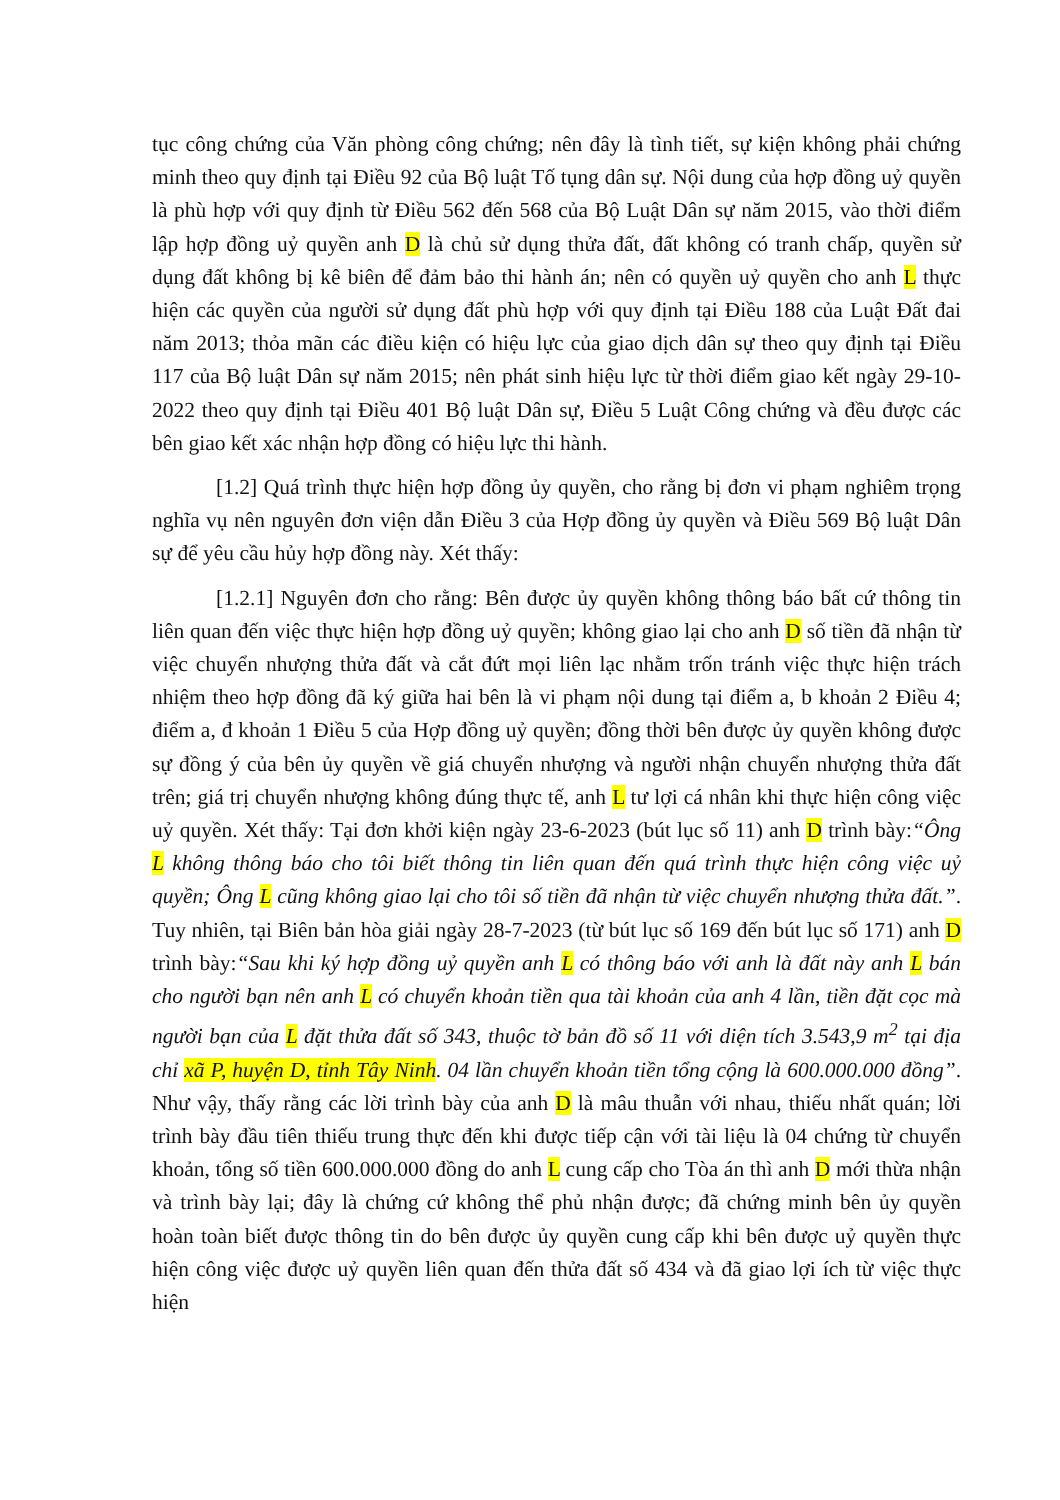tục công chứng của Văn phòng công chứng; nên đây là tình tiết, sự kiện không phải chứng minh theo quy định tại Điều 92 của Bộ luật Tố tụng dân sự. Nội dung của hợp đồng uỷ quyền là phù hợp với quy định từ Điều 562 đến 568 của Bộ Luật Dân sự năm 2015, vào thời điểm lập hợp đồng uỷ quyền anh D là chủ sử dụng thửa đất, đất không có tranh chấp, quyền sử dụng đất không bị kê biên để đảm bảo thi hành án; nên có quyền uỷ quyền cho anh L thực hiện các quyền của người sử dụng đất phù hợp với quy định tại Điều 188 của Luật Đất đai năm 2013; thỏa mãn các điều kiện có hiệu lực của giao dịch dân sự theo quy định tại Điều 117 của Bộ luật Dân sự năm 2015; nên phát sinh hiệu lực từ thời điểm giao kết ngày 29-10-2022 theo quy định tại Điều 401 Bộ luật Dân sự, Điều 5 Luật Công chứng và đều được các bên giao kết xác nhận hợp đồng có hiệu lực thi hành.
[1.2] Quá trình thực hiện hợp đồng ủy quyền, cho rằng bị đơn vi phạm nghiêm trọng nghĩa vụ nên nguyên đơn viện dẫn Điều 3 của Hợp đồng ủy quyền và Điều 569 Bộ luật Dân sự để yêu cầu hủy hợp đồng này. Xét thấy:
[1.2.1] Nguyên đơn cho rằng: Bên được ủy quyền không thông báo bất cứ thông tin liên quan đến việc thực hiện hợp đồng uỷ quyền; không giao lại cho anh D số tiền đã nhận từ việc chuyển nhượng thửa đất và cắt đứt mọi liên lạc nhằm trốn tránh việc thực hiện trách nhiệm theo hợp đồng đã ký giữa hai bên là vi phạm nội dung tại điểm a, b khoản 2 Điều 4; điểm a, đ khoản 1 Điều 5 của Hợp đồng uỷ quyền; đồng thời bên được ủy quyền không được sự đồng ý của bên ủy quyền về giá chuyển nhượng và người nhận chuyển nhượng thửa đất trên; giá trị chuyển nhượng không đúng thực tế, anh L tư lợi cá nhân khi thực hiện công việc uỷ quyền. Xét thấy: Tại đơn khởi kiện ngày 23-6-2023 (bút lục số 11) anh D trình bày:“Ông L không thông báo cho tôi biết thông tin liên quan đến quá trình thực hiện công việc uỷ quyền; Ông L cũng không giao lại cho tôi số tiền đã nhận từ việc chuyển nhượng thửa đất.”. Tuy nhiên, tại Biên bản hòa giải ngày 28-7-2023 (từ bút lục số 169 đến bút lục số 171) anh D trình bày:“Sau khi ký hợp đồng uỷ quyền anh L có thông báo với anh là đất này anh L bán cho người bạn nên anh L có chuyển khoản tiền qua tài khoản của anh 4 lần, tiền đặt cọc mà người bạn của L đặt thửa đất số 343, thuộc tờ bản đồ số 11 với diện tích 3.543,9 m<sup>2</sup> tại địa chỉ xã P, huyện D, tỉnh Tây Ninh. 04 lần chuyển khoản tiền tổng cộng là 600.000.000 đồng”. Như vậy, thấy rằng các lời trình bày của anh D là mâu thuẫn với nhau, thiếu nhất quán; lời trình bày đầu tiên thiếu trung thực đến khi được tiếp cận với tài liệu là 04 chứng từ chuyển khoản, tổng số tiền 600.000.000 đồng do anh L cung cấp cho Tòa án thì anh D mới thừa nhận và trình bày lại; đây là chứng cứ không thể phủ nhận được; đã chứng minh bên ủy quyền hoàn toàn biết được thông tin do bên được ủy quyền cung cấp khi bên được uỷ quyền thực hiện công việc được uỷ quyền liên quan đến thửa đất số 434 và đã giao lợi ích từ việc thực hiện